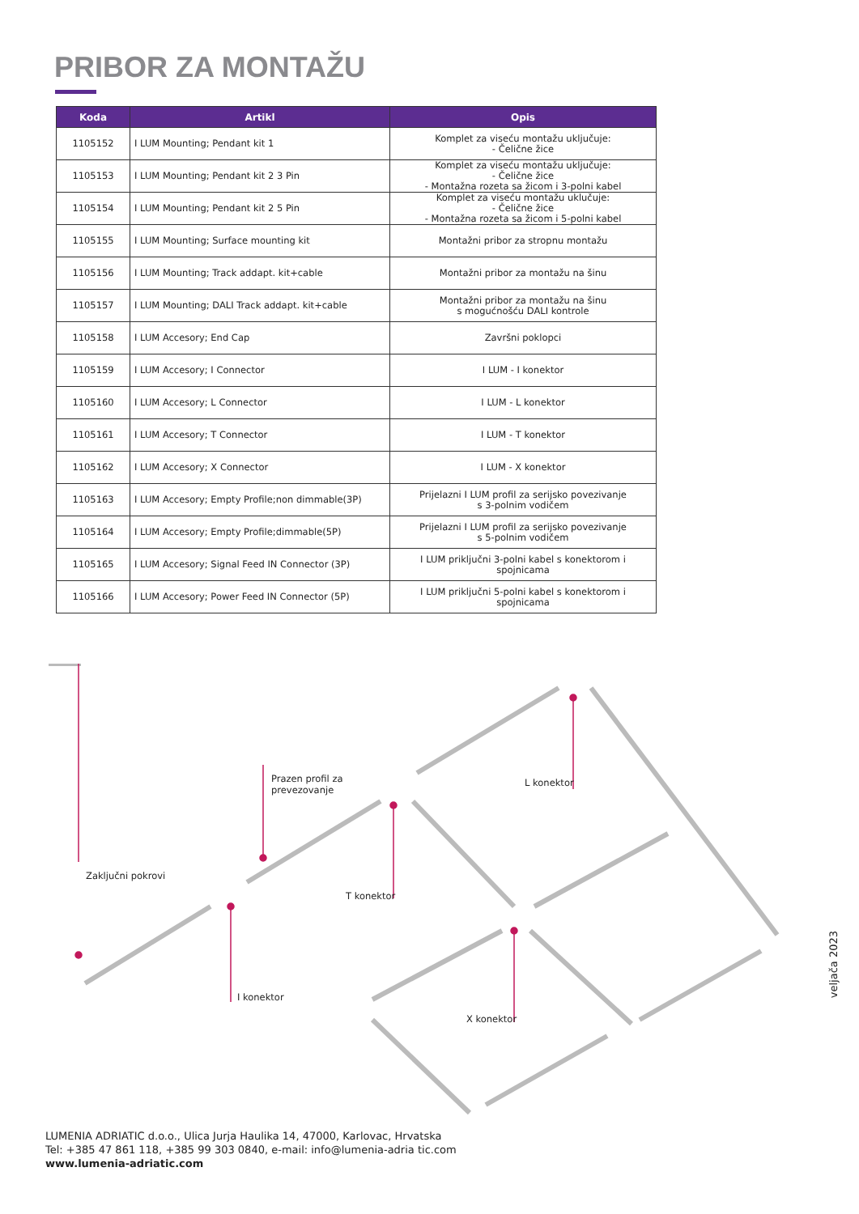PRIBOR ZA MONTAŽU
| Koda | Artikl | Opis |
| --- | --- | --- |
| 1105152 | I LUM Mounting; Pendant kit 1 | Komplet za viseću montažu uključuje: - Čelične žice |
| 1105153 | I LUM Mounting; Pendant kit 2 3 Pin | Komplet za viseću montažu uključuje: - Čelične žice - Montažna rozeta sa žicom i 3-polni kabel |
| 1105154 | I LUM Mounting; Pendant kit 2 5 Pin | Komplet za viseću montažu uklučuje: - Čelične žice - Montažna rozeta sa žicom i 5-polni kabel |
| 1105155 | I LUM Mounting; Surface mounting kit | Montažni pribor za stropnu montažu |
| 1105156 | I LUM Mounting; Track addapt. kit+cable | Montažni pribor za montažu na šinu |
| 1105157 | I LUM Mounting; DALI Track addapt. kit+cable | Montažni pribor za montažu na šinu s mogućnošću DALI kontrole |
| 1105158 | I LUM Accesory; End Cap | Završni poklopci |
| 1105159 | I LUM Accesory; I Connector | I LUM - I konektor |
| 1105160 | I LUM Accesory; L Connector | I LUM - L konektor |
| 1105161 | I LUM Accesory; T Connector | I LUM - T konektor |
| 1105162 | I LUM Accesory; X Connector | I LUM - X konektor |
| 1105163 | I LUM Accesory; Empty Profile;non dimmable(3P) | Prijelazni I LUM profil za serijsko povezivanje s 3-polnim vodičem |
| 1105164 | I LUM Accesory; Empty Profile;dimmable(5P) | Prijelazni I LUM profil za serijsko povezivanje s 5-polnim vodičem |
| 1105165 | I LUM Accesory; Signal Feed IN Connector (3P) | I LUM priključni 3-polni kabel s konektorom i spojnicama |
| 1105166 | I LUM Accesory; Power Feed IN Connector (5P) | I LUM priključni 5-polni kabel s konektorom i spojnicama |
Prazen profil za
prevezovanje
L konektor
Zaključni pokrovi
T konektor
I konektor
X konektor
veljača 2023
LUMENIA ADRIATIC d.o.o., Ulica Jurja Haulika 14, 47000, Karlovac, Hrvatska
Tel: +385 47 861 118, +385 99 303 0840, e-mail: info@lumenia-adria tic.com
www.lumenia-adriatic.com